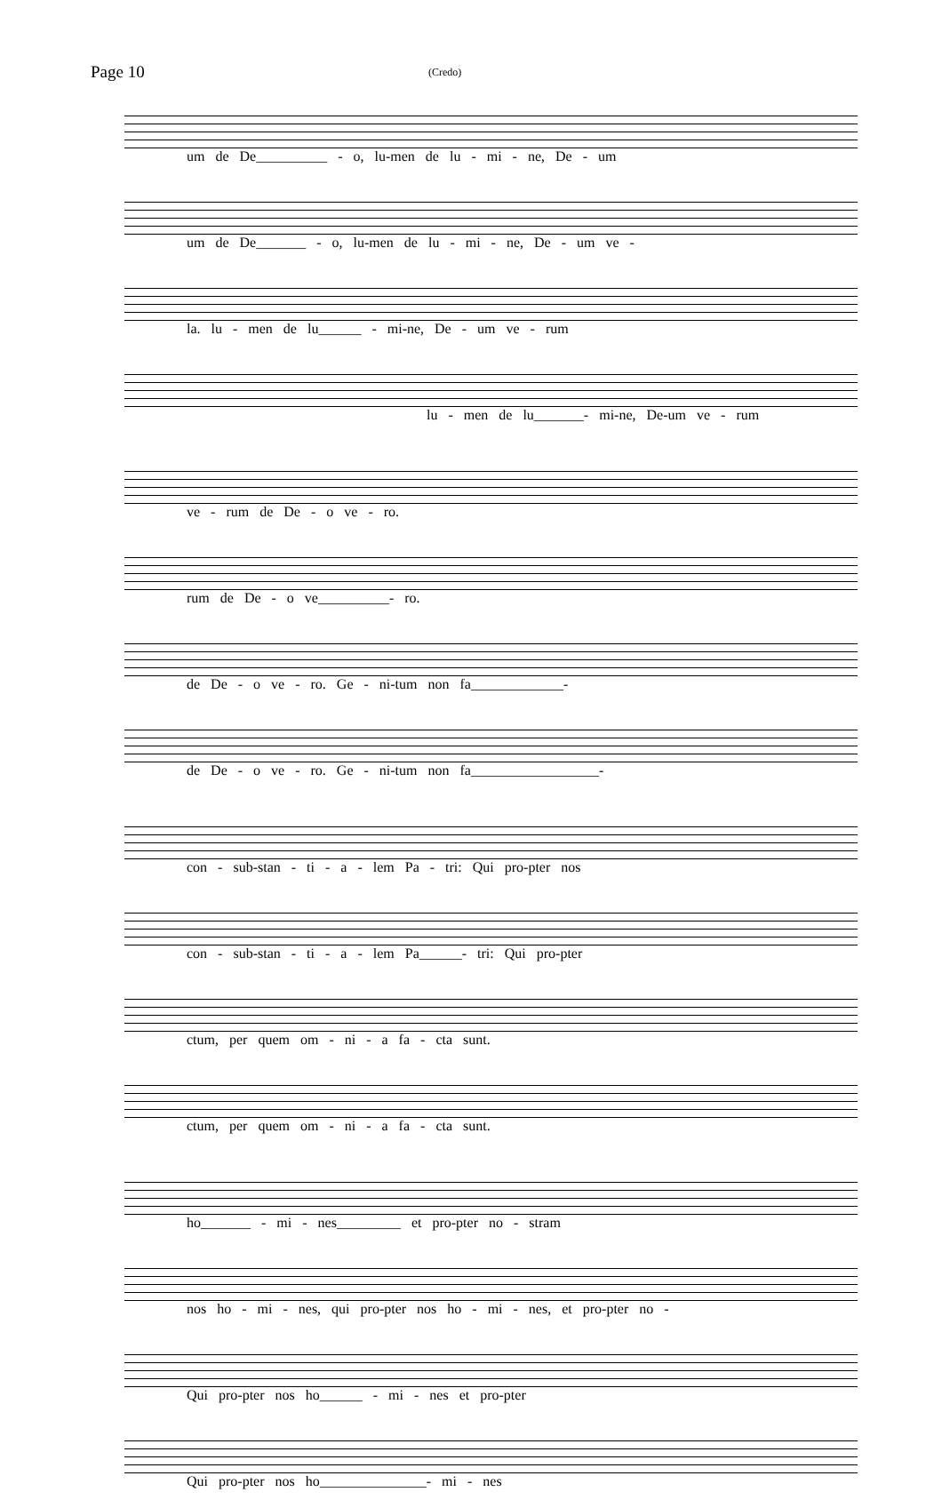Page 10
(Credo)
um de De__________ - o, lu-men de lu - mi - ne, De - um
um de De_______ - o, lu-men de lu - mi - ne, De - um ve -
la. lu - men de lu______ - mi-ne, De - um ve - rum
lu - men de lu_______- mi-ne, De-um ve - rum
ve - rum de De - o ve - ro.
rum de De - o ve__________- ro.
de De - o ve - ro. Ge - ni-tum non fa_____________-
de De - o ve - ro. Ge - ni-tum non fa__________________-
con - sub-stan - ti - a - lem Pa - tri: Qui pro-pter nos
con - sub-stan - ti - a - lem Pa______- tri: Qui pro-pter
ctum, per quem om - ni - a fa - cta sunt.
ctum, per quem om - ni - a fa - cta sunt.
ho_______ - mi - nes_________ et pro-pter no - stram
nos ho - mi - nes, qui pro-pter nos ho - mi - nes, et pro-pter no -
Qui pro-pter nos ho______ - mi - nes et pro-pter
Qui pro-pter nos ho_______________- mi - nes